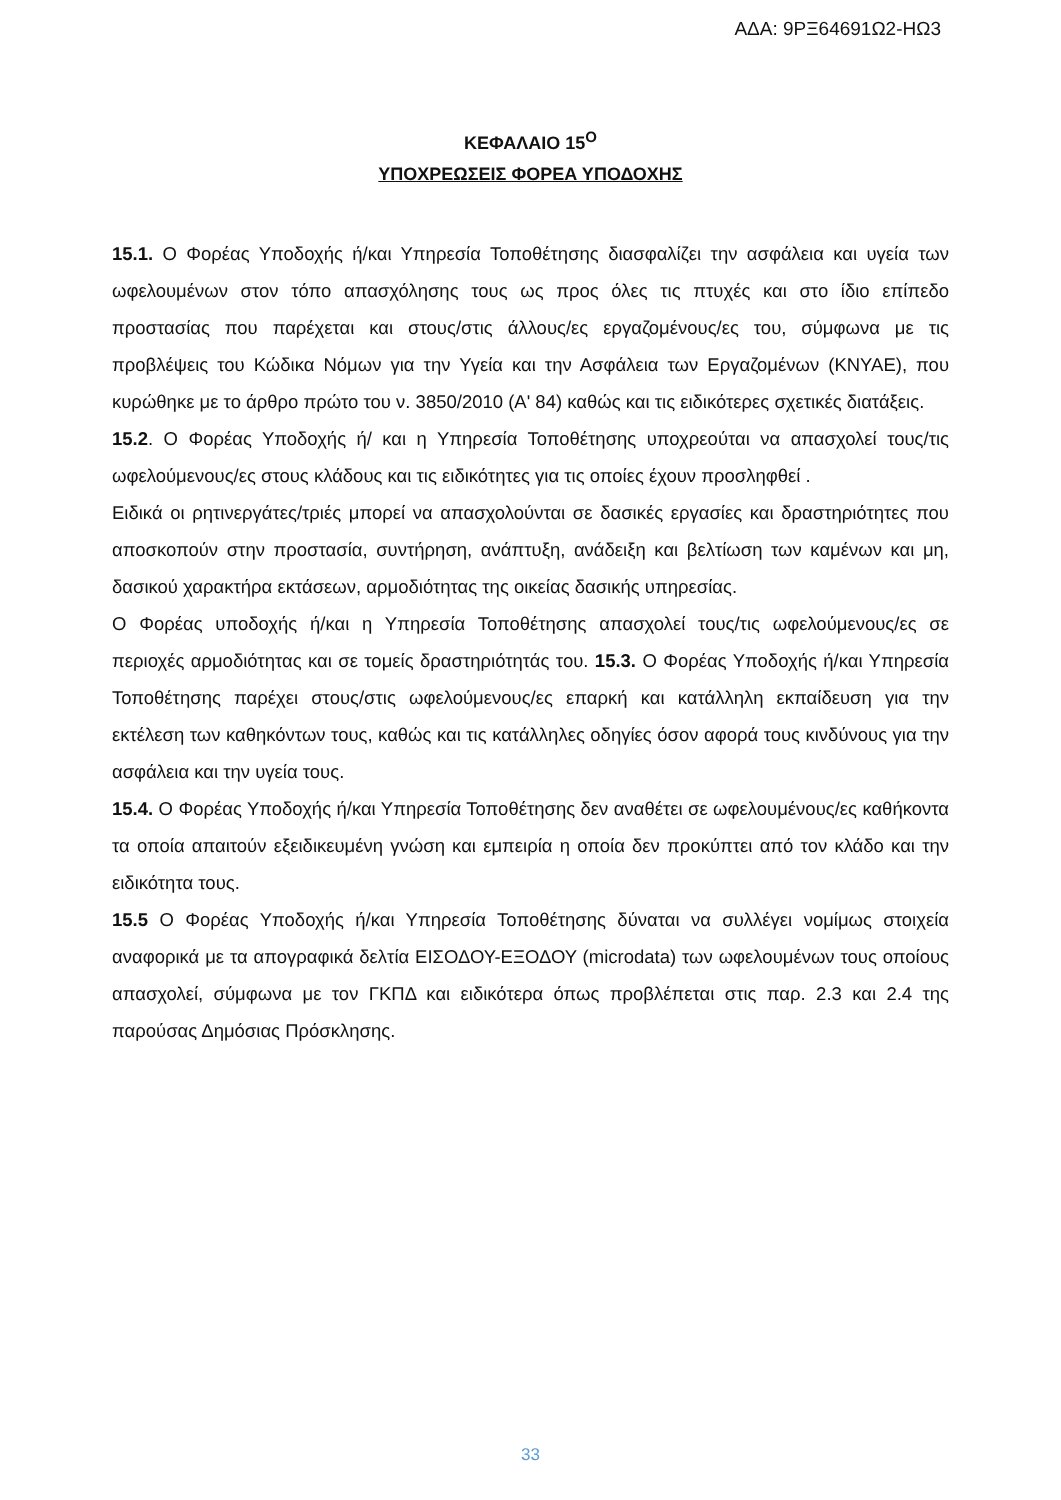ΑΔΑ: 9ΡΞ64691Ω2-ΗΩ3
ΚΕΦΑΛΑΙΟ 15<sup>Ο</sup>
ΥΠΟΧΡΕΩΣΕΙΣ ΦΟΡΕΑ ΥΠΟΔΟΧΗΣ
15.1. Ο Φορέας Υποδοχής ή/και Υπηρεσία Τοποθέτησης διασφαλίζει την ασφάλεια και υγεία των ωφελουμένων στον τόπο απασχόλησης τους ως προς όλες τις πτυχές και στο ίδιο επίπεδο προστασίας που παρέχεται και στους/στις άλλους/ες εργαζομένους/ες του, σύμφωνα με τις προβλέψεις του Κώδικα Νόμων για την Υγεία και την Ασφάλεια των Εργαζομένων (ΚΝΥΑΕ), που κυρώθηκε με το άρθρο πρώτο του ν. 3850/2010 (Α' 84) καθώς και τις ειδικότερες σχετικές διατάξεις.
15.2. Ο Φορέας Υποδοχής ή/ και η Υπηρεσία Τοποθέτησης υποχρεούται να απασχολεί τους/τις ωφελούμενους/ες στους κλάδους και τις ειδικότητες για τις οποίες έχουν προσληφθεί .
Ειδικά οι ρητινεργάτες/τριές μπορεί να απασχολούνται σε δασικές εργασίες και δραστηριότητες που αποσκοπούν στην προστασία, συντήρηση, ανάπτυξη, ανάδειξη και βελτίωση των καμένων και μη, δασικού χαρακτήρα εκτάσεων, αρμοδιότητας της οικείας δασικής υπηρεσίας.
Ο Φορέας υποδοχής ή/και η Υπηρεσία Τοποθέτησης απασχολεί τους/τις ωφελούμενους/ες σε περιοχές αρμοδιότητας και σε τομείς δραστηριότητάς του. 15.3. Ο Φορέας Υποδοχής ή/και Υπηρεσία Τοποθέτησης παρέχει στους/στις ωφελούμενους/ες επαρκή και κατάλληλη εκπαίδευση για την εκτέλεση των καθηκόντων τους, καθώς και τις κατάλληλες οδηγίες όσον αφορά τους κινδύνους για την ασφάλεια και την υγεία τους.
15.4. Ο Φορέας Υποδοχής ή/και Υπηρεσία Τοποθέτησης δεν αναθέτει σε ωφελουμένους/ες καθήκοντα τα οποία απαιτούν εξειδικευμένη γνώση και εμπειρία η οποία δεν προκύπτει από τον κλάδο και την ειδικότητα τους.
15.5 Ο Φορέας Υποδοχής ή/και Υπηρεσία Τοποθέτησης δύναται να συλλέγει νομίμως στοιχεία αναφορικά με τα απογραφικά δελτία ΕΙΣΟΔΟΥ-ΕΞΟΔΟΥ (microdata) των ωφελουμένων τους οποίους απασχολεί, σύμφωνα με τον ΓΚΠΔ και ειδικότερα όπως προβλέπεται στις παρ. 2.3 και 2.4 της παρούσας Δημόσιας Πρόσκλησης.
33